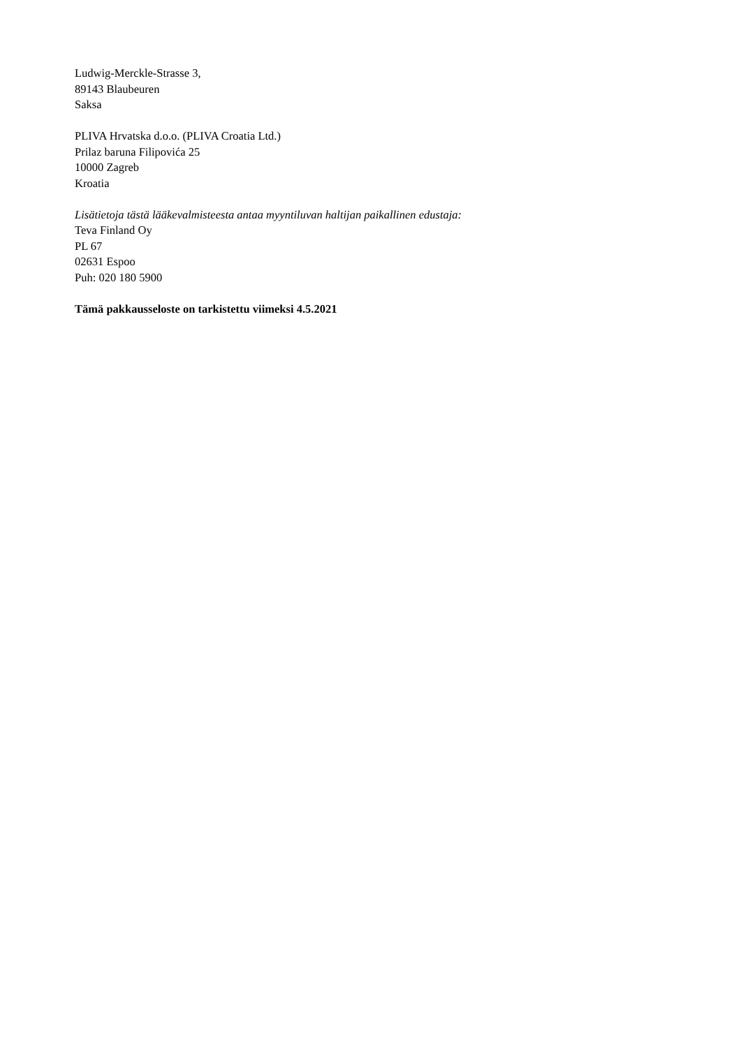Ludwig-Merckle-Strasse 3,
89143 Blaubeuren
Saksa
PLIVA Hrvatska d.o.o. (PLIVA Croatia Ltd.)
Prilaz baruna Filipovića 25
10000 Zagreb
Kroatia
Lisätietoja tästä lääkevalmisteesta antaa myyntiluvan haltijan paikallinen edustaja:
Teva Finland Oy
PL 67
02631 Espoo
Puh: 020 180 5900
Tämä pakkausseloste on tarkistettu viimeksi 4.5.2021